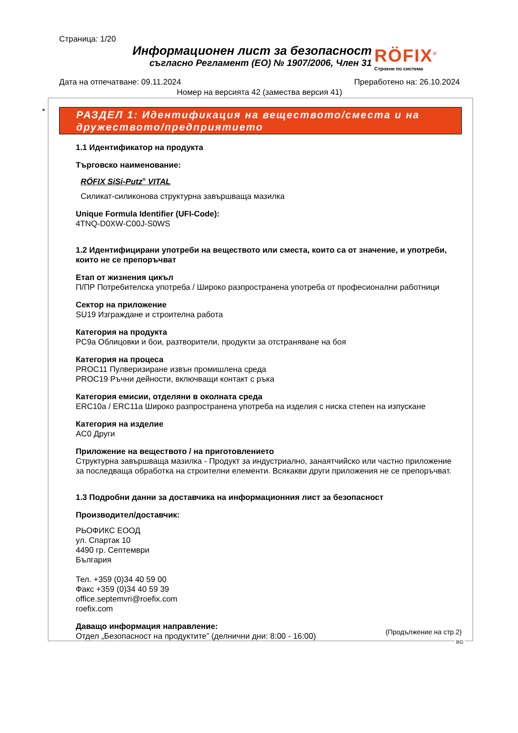Страница: 1/20
Информационен лист за безопасност
съгласно Регламент (ЕО) № 1907/2006, Член 31
RÖFIX<sup>®</sup>
Строене по система
Дата на отпечатване: 09.11.2024 Преработено на: 26.10.2024
Номер на версията 42 (замества версия 41)
*
РАЗДЕЛ 1: Идентификация на веществото/сместа и на дружеството/предприятието
1.1 Идентификатор на продукта
Търговско наименование:
RÖFIX SiSi-Putz<sup>®</sup> VITAL
Силикат-силиконова структурна завършваща мазилка
Unique Formula Identifier (UFI-Code):
4TNQ-D0XW-C00J-S0WS
1.2 Идентифицирани употреби на веществото или сместа, които са от значение, и употреби, които не се препоръчват
Етап от жизнения цикъл
П/ПР Потребителска употреба / Широко разпространена употреба от професионални работници
Сектор на приложение
SU19 Изграждане и строителна работа
Категория на продукта
PC9a Облицовки и бои, разтворители, продукти за отстраняване на боя
Категория на процеса
PROC11 Пулверизиране извън промишлена среда
PROC19 Ръчни дейности, включващи контакт с ръка
Категория емисии, отделяни в околната среда
ERC10a / ERC11a Широко разпространена употреба на изделия с ниска степен на изпускане
Категория на изделие
AC0 Други
Приложение на веществото / на приготовлението
Структурна завършваща мазилка - Продукт за индустриално, занаятчийско или частно приложение за последваща обработка на строителни елементи. Всякакви други приложения не се препоръчват.
1.3 Подробни данни за доставчика на информационния лист за безопасност
Производител/доставчик:
РЬОФИКС ЕООД
ул. Спартак 10
4490 гр. Септември
България
Тел. +359 (0)34 40 59 00
Факс +359 (0)34 40 59 39
office.septemvri@roefix.com
roefix.com
Даващо информация направление:
Отдел „Безопасност на продуктите” (делнични дни: 8:00 - 16:00)
(Продължение на стр.2)
BG